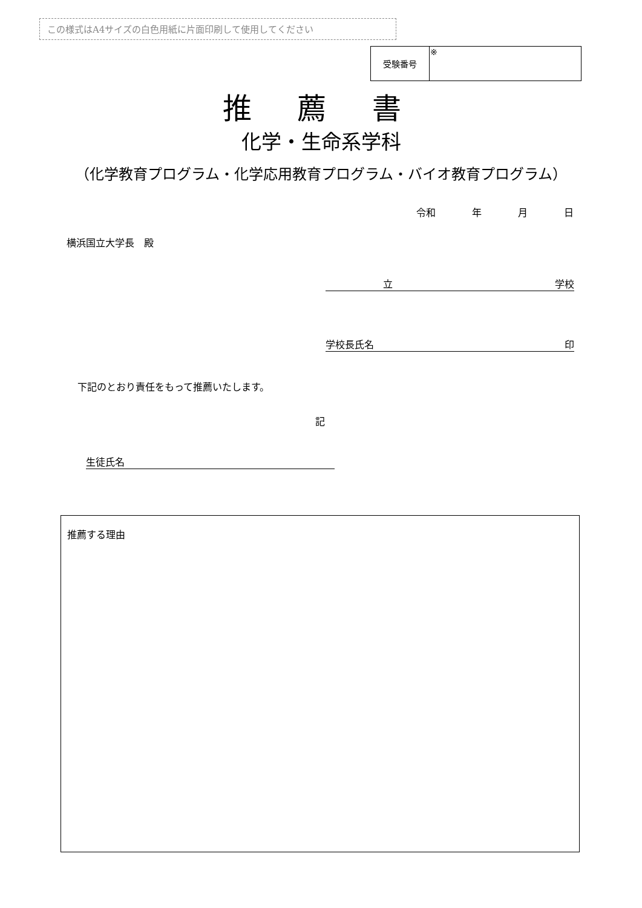この様式はA4サイズの白色用紙に片面印刷して使用してください
| 受験番号 | ※ |
推 薦 書
化学・生命系学科
（化学教育プログラム・化学応用教育プログラム・バイオ教育プログラム）
令和 年 月 日
横浜国立大学長　殿
立 学校
学校長氏名 印
下記のとおり責任をもって推薦いたします。
記
生徒氏名
推薦する理由